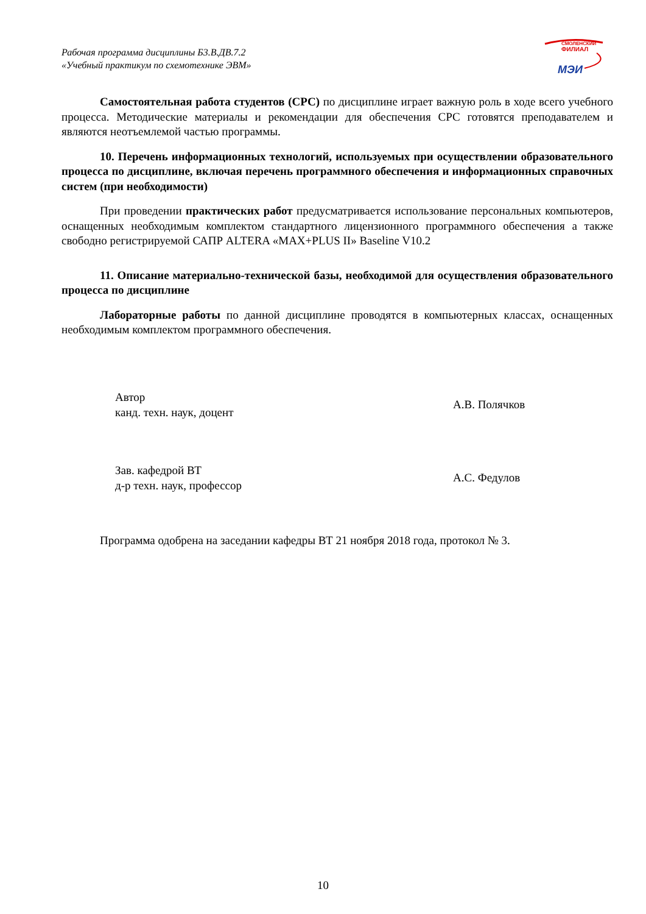Рабочая программа дисциплины Б3.В.ДВ.7.2
«Учебный практикум по схемотехнике ЭВМ»
СМОЛЕНСКИЙ
ФИЛИАЛ
МЭИ
Самостоятельная работа студентов (СРС) по дисциплине играет важную роль в ходе всего учебного процесса. Методические материалы и рекомендации для обеспечения СРС готовятся преподавателем и являются неотъемлемой частью программы.
10. Перечень информационных технологий, используемых при осуществлении образовательного процесса по дисциплине, включая перечень программного обеспечения и информационных справочных систем (при необходимости)
При проведении практических работ предусматривается использование персональных компьютеров, оснащенных необходимым комплектом стандартного лицензионного программного обеспечения а также свободно регистрируемой САПР ALTERA «MAX+PLUS II» Baseline V10.2
11. Описание материально-технической базы, необходимой для осуществления образовательного процесса по дисциплине
Лабораторные работы по данной дисциплине проводятся в компьютерных классах, оснащенных необходимым комплектом программного обеспечения.
Автор
канд. техн. наук, доцент
А.В. Полячков
Зав. кафедрой ВТ
д-р техн. наук, профессор
А.С. Федулов
Программа одобрена на заседании кафедры ВТ 21 ноября 2018 года, протокол № 3.
10